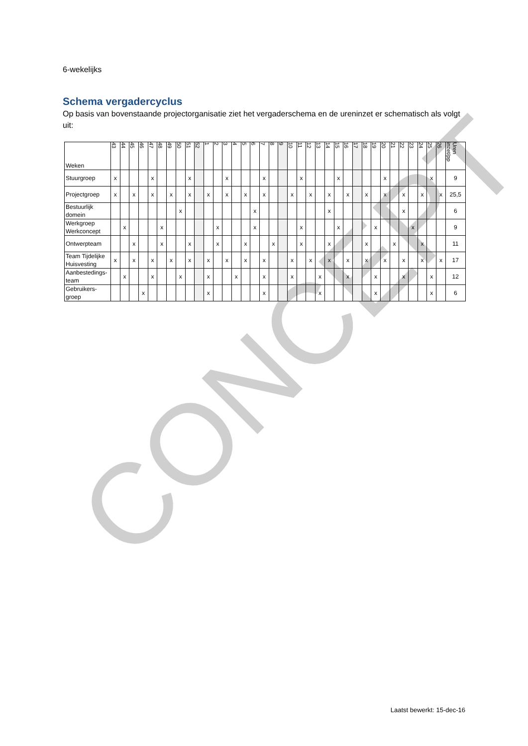CONCEPT
6-wekelijks
Schema vergadercyclus
Op basis van bovenstaande projectorganisatie ziet het vergaderschema en de ureninzet er schematisch als volgt uit:
| Weken | 43 | 44 | 45 | 46 | 47 | 48 | 49 | 50 | 51 | 52 | 1 | 2 | 3 | 4 | 5 | 6 | 7 | 8 | 9 | 10 | 11 | 12 | 13 | 14 | 15 | 16 | 17 | 18 | 19 | 20 | 21 | 22 | 23 | 24 | 25 | 26 | Uren inzet/pp |
| --- | --- | --- | --- | --- | --- | --- | --- | --- | --- | --- | --- | --- | --- | --- | --- | --- | --- | --- | --- | --- | --- | --- | --- | --- | --- | --- | --- | --- | --- | --- | --- | --- | --- | --- | --- | --- | --- |
| Stuurgroep | x | | | | x | | | | x | | | | x | | | | x | | | | x | | | | x | | | | | x | | | | | x | | 9 |
| Projectgroep | x | | x | | x | | x | | x | | x | | x | | x | | x | | | x | | x | | x | | x | | x | | x | | x | | x | | x | 25,5 |
| Bestuurlijk domein | | | | | | | | x | | | | | | | | x | | | | | | | | x | | | | | | | | x | | | | | 6 |
| Werkgroep Werkconcept | | x | | | | x | | | | | | x | | | | x | | | | | x | | | | x | | | | x | | | | x | | | | 9 |
| Ontwerpteam | | | x | | | x | | | x | | | x | | | x | | | x | | | x | | | x | | | | x | | | x | | | x | | | 11 |
| Team Tijdelijke Huisvesting | x | | x | | x | | x | | x | | x | | x | | x | | x | | | x | | x | | x | | x | | x | | x | | x | | x | | x | 17 |
| Aanbestedings-team | | x | | | x | | | x | | | x | | | x | | | x | | | x | | | x | | | x | | | x | | | x | | | x | | 12 |
| Gebruikers-groep | | | | x | | | | | | | x | | | | | | x | | | | | | x | | | | | | x | | | | | | x | | 6 |
Laatst bewerkt: 15-dec-16